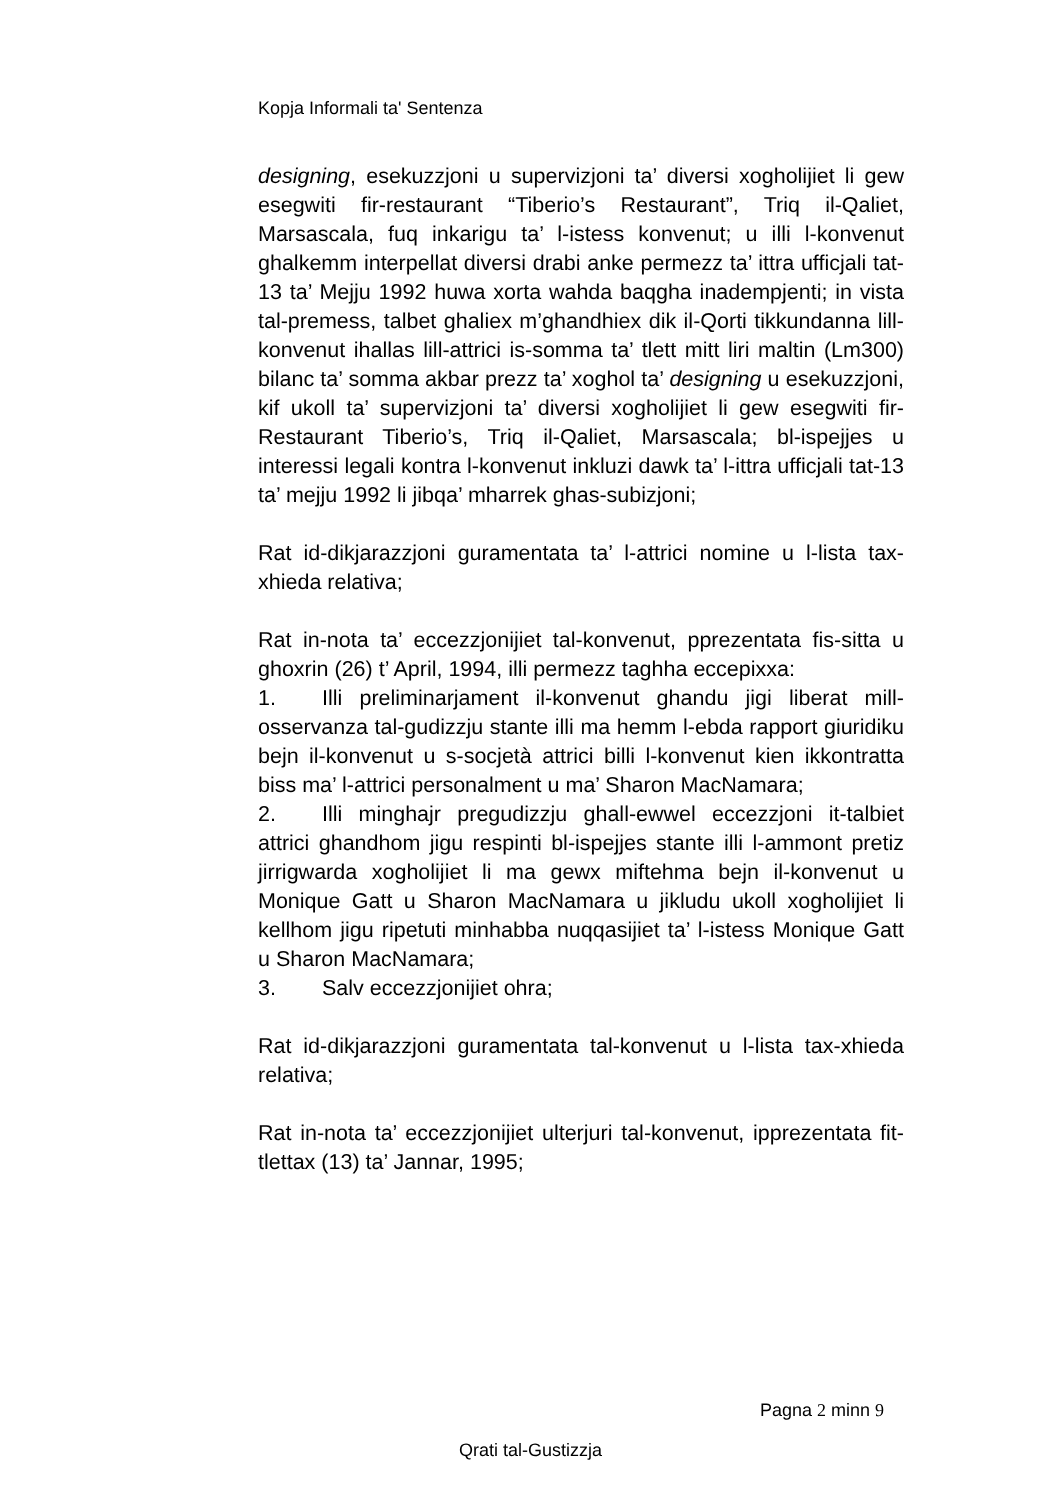Kopja Informali ta' Sentenza
designing, esekuzzjoni u supervizjoni ta’ diversi xogholijiet li gew esegwiti fir-restaurant “Tiberio’s Restaurant”, Triq il-Qaliet, Marsascala, fuq inkarigu ta’ l-istess konvenut; u illi l-konvenut ghalkemm interpellat diversi drabi anke permezz ta’ ittra ufficjali tat-13 ta’ Mejju 1992 huwa xorta wahda baqgha inadempjenti; in vista tal-premess, talbet ghaliex m’ghandhiex dik il-Qorti tikkundanna lill-konvenut ihallas lill-attrici is-somma ta’ tlett mitt liri maltin (Lm300) bilanc ta’ somma akbar prezz ta’ xoghol ta’ designing u esekuzzjoni, kif ukoll ta’ supervizjoni ta’ diversi xogholijiet li gew esegwiti fir-Restaurant Tiberio’s, Triq il-Qaliet, Marsascala; bl-ispejjes u interessi legali kontra l-konvenut inkluzi dawk ta’ l-ittra ufficjali tat-13 ta’ mejju 1992 li jibqa’ mharrek ghas-subizjoni;
Rat id-dikjarazzjoni guramentata ta’ l-attrici nomine u l-lista tax-xhieda relativa;
Rat in-nota ta’ eccezzjonijiet tal-konvenut, pprezentata fis-sitta u ghoxrin (26) t’ April, 1994, illi permezz taghha eccepixxa:
1. Illi preliminarjament il-konvenut ghandu jigi liberat mill-osservanza tal-gudizzju stante illi ma hemm l-ebda rapport giuridiku bejn il-konvenut u s-socjetà attrici billi l-konvenut kien ikkontratta biss ma’ l-attrici personalment u ma’ Sharon MacNamara;
2. Illi minghajr pregudizzju ghall-ewwel eccezzjoni it-talbiet attrici ghandhom jigu respinti bl-ispejjes stante illi l-ammont pretiz jirrigwarda xogholijiet li ma gewx miftehma bejn il-konvenut u Monique Gatt u Sharon MacNamara u jikludu ukoll xogholijiet li kellhom jigu ripetuti minhabba nuqqasijiet ta’ l-istess Monique Gatt u Sharon MacNamara;
3. Salv eccezzjonijiet ohra;
Rat id-dikjarazzjoni guramentata tal-konvenut u l-lista tax-xhieda relativa;
Rat in-nota ta’ eccezzjonijiet ulterjuri tal-konvenut, ipprezentata fit-tlettax (13) ta’ Jannar, 1995;
Pagna 2 minn 9
Qrati tal-Gustizzja